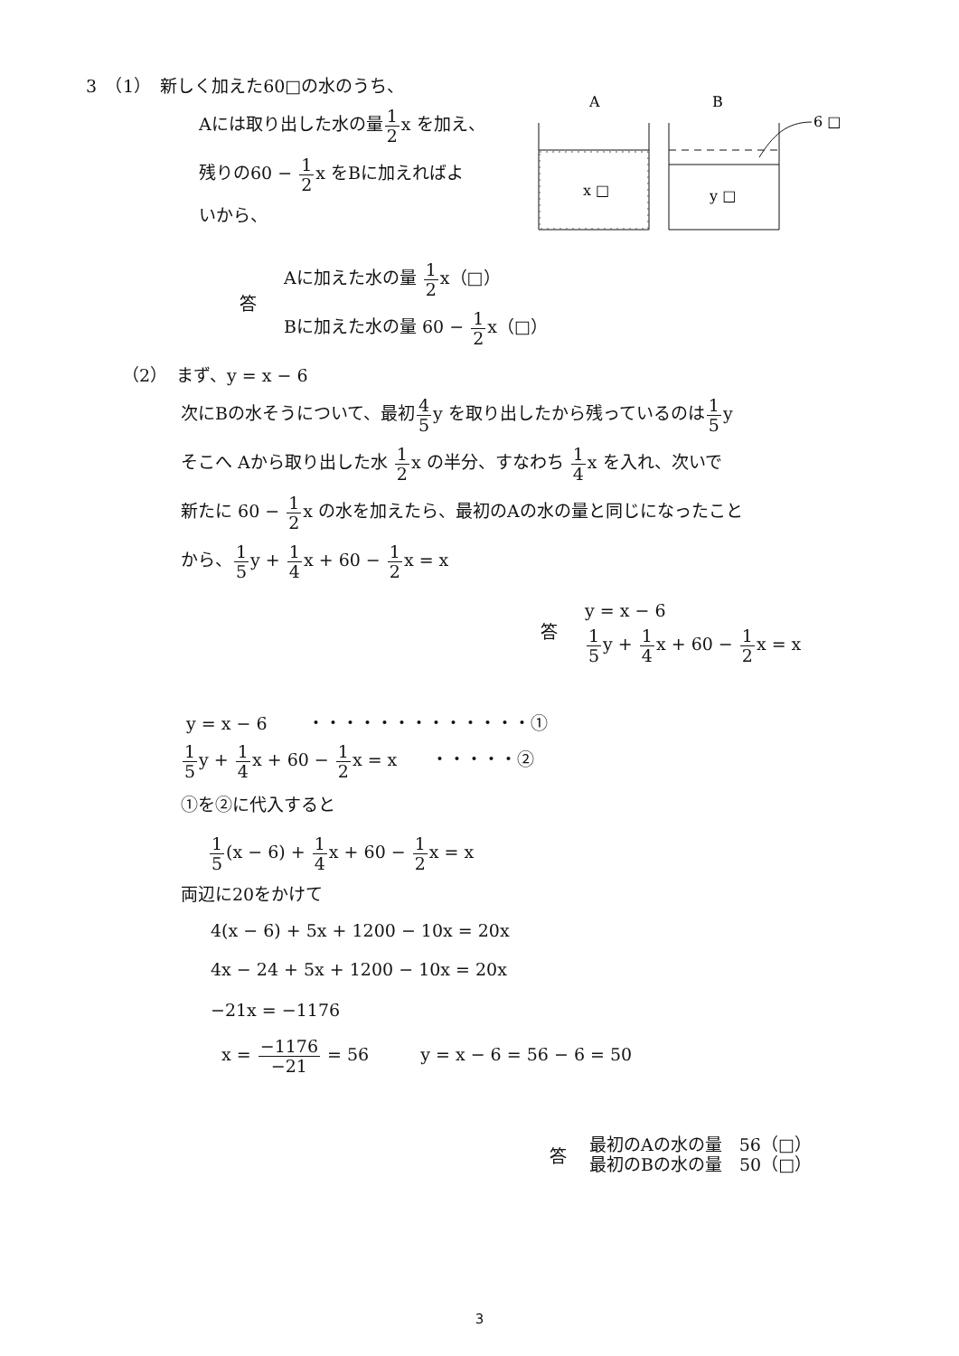3　（1）　新しく加えた60□の水のうち、
Aには取り出した水の量1 2x を加え、
残りの60 − 1 2x をBに加えればよ
いから、
A
B
6 □
x □
y □
答
Aに加えた水の量 1 2x（□）
Bに加えた水の量 60 − 1 2x（□）
（2）　まず、y = x − 6
次にBの水そうについて、最初4 5y を取り出したから残っているのは1 5y
そこへ Aから取り出した水 1 2x の半分、すなわち 1 4x を入れ、次いで
新たに 60 − 1 2x の水を加えたら、最初のAの水の量と同じになったこと
から、1 5y + 1 4x + 60 − 1 2x = x
答
y = x − 6
1 5y + 1 4x + 60 − 1 2x = x
y = x − 6　　 ・・・・・・・・・・・・・①
1 5y + 1 4x + 60 − 1 2x = x　　・・・・・②
①を②に代入すると
1 5(x − 6) + 1 4x + 60 − 1 2x = x
両辺に20をかけて
4(x − 6) + 5x + 1200 − 10x = 20x
4x − 24 + 5x + 1200 − 10x = 20x
−21x = −1176
x = −1176 −21 = 56　　　y = x − 6 = 56 − 6 = 50
答
最初のAの水の量　56（□）
最初のBの水の量　50（□）
3